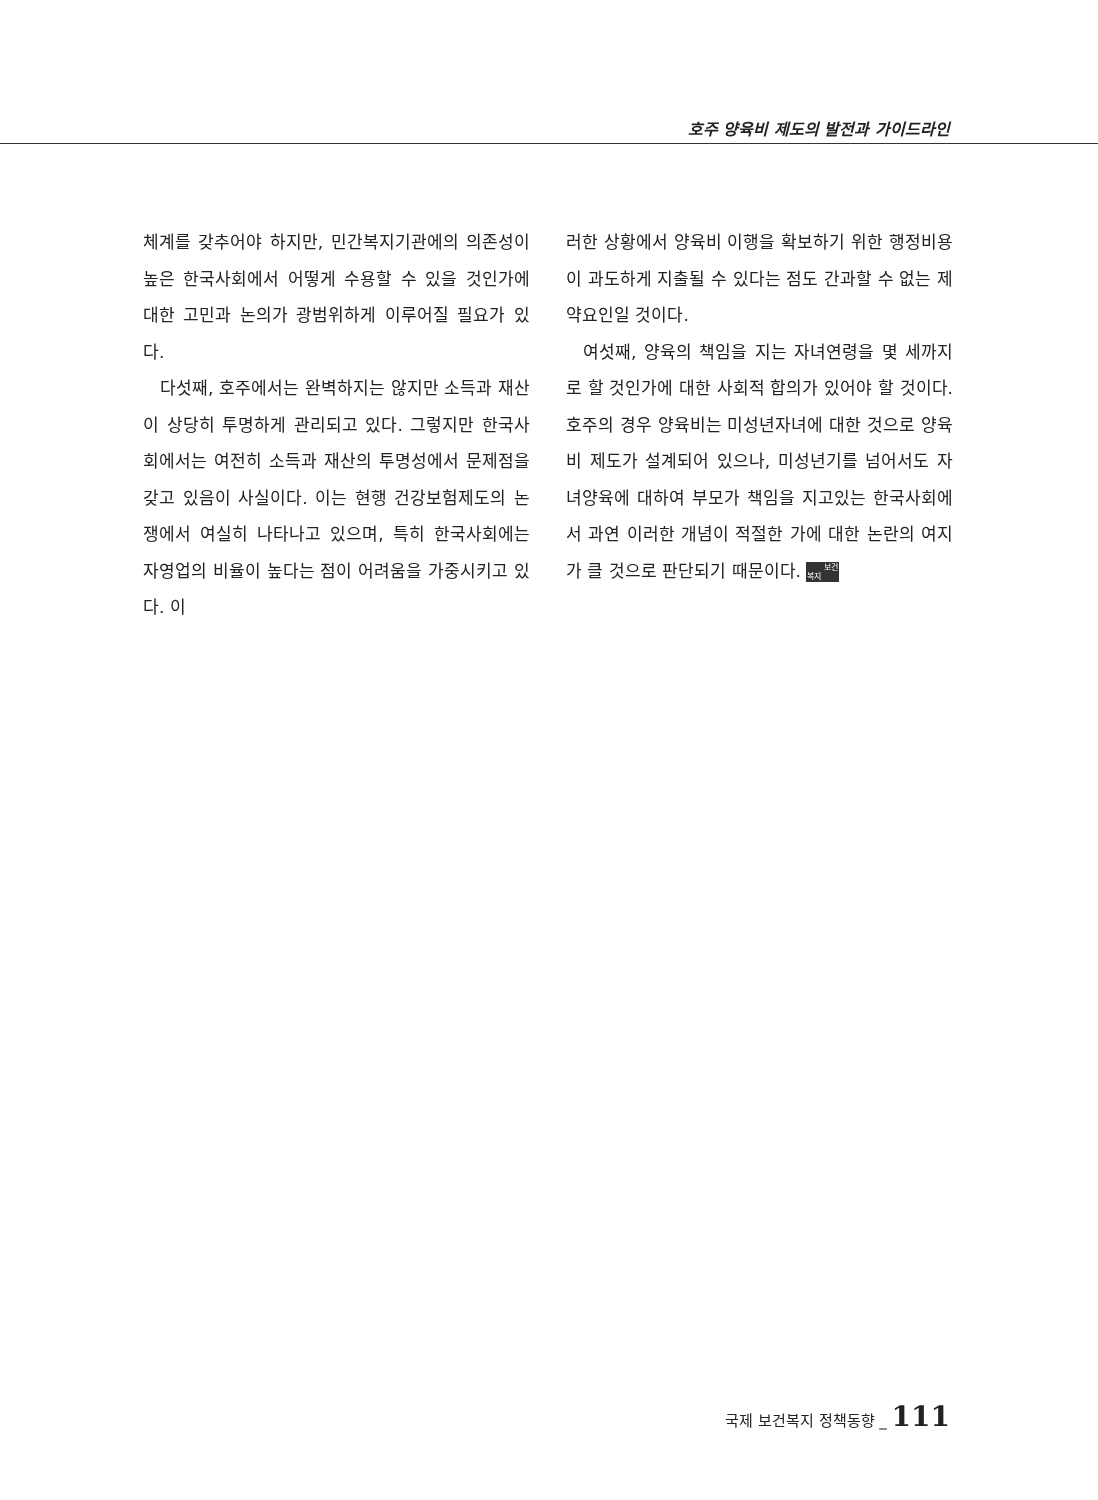호주 양육비 제도의 발전과 가이드라인
체계를 갖추어야 하지만, 민간복지기관에의 의존성이 높은 한국사회에서 어떻게 수용할 수 있을 것인가에 대한 고민과 논의가 광범위하게 이루어질 필요가 있다.
다섯째, 호주에서는 완벽하지는 않지만 소득과 재산이 상당히 투명하게 관리되고 있다. 그렇지만 한국사회에서는 여전히 소득과 재산의 투명성에서 문제점을 갖고 있음이 사실이다. 이는 현행 건강보험제도의 논쟁에서 여실히 나타나고 있으며, 특히 한국사회에는 자영업의 비율이 높다는 점이 어려움을 가중시키고 있다. 이
러한 상황에서 양육비 이행을 확보하기 위한 행정비용이 과도하게 지출될 수 있다는 점도 간과할 수 없는 제약요인일 것이다.
여섯째, 양육의 책임을 지는 자녀연령을 몇 세까지로 할 것인가에 대한 사회적 합의가 있어야 할 것이다. 호주의 경우 양육비는 미성년자녀에 대한 것으로 양육비 제도가 설계되어 있으나, 미성년기를 넘어서도 자녀양육에 대하여 부모가 책임을 지고있는 한국사회에서 과연 이러한 개념이 적절한 가에 대한 논란의 여지가 클 것으로 판단되기 때문이다. 보건
복지
국제 보건복지 정책동향 _ 111